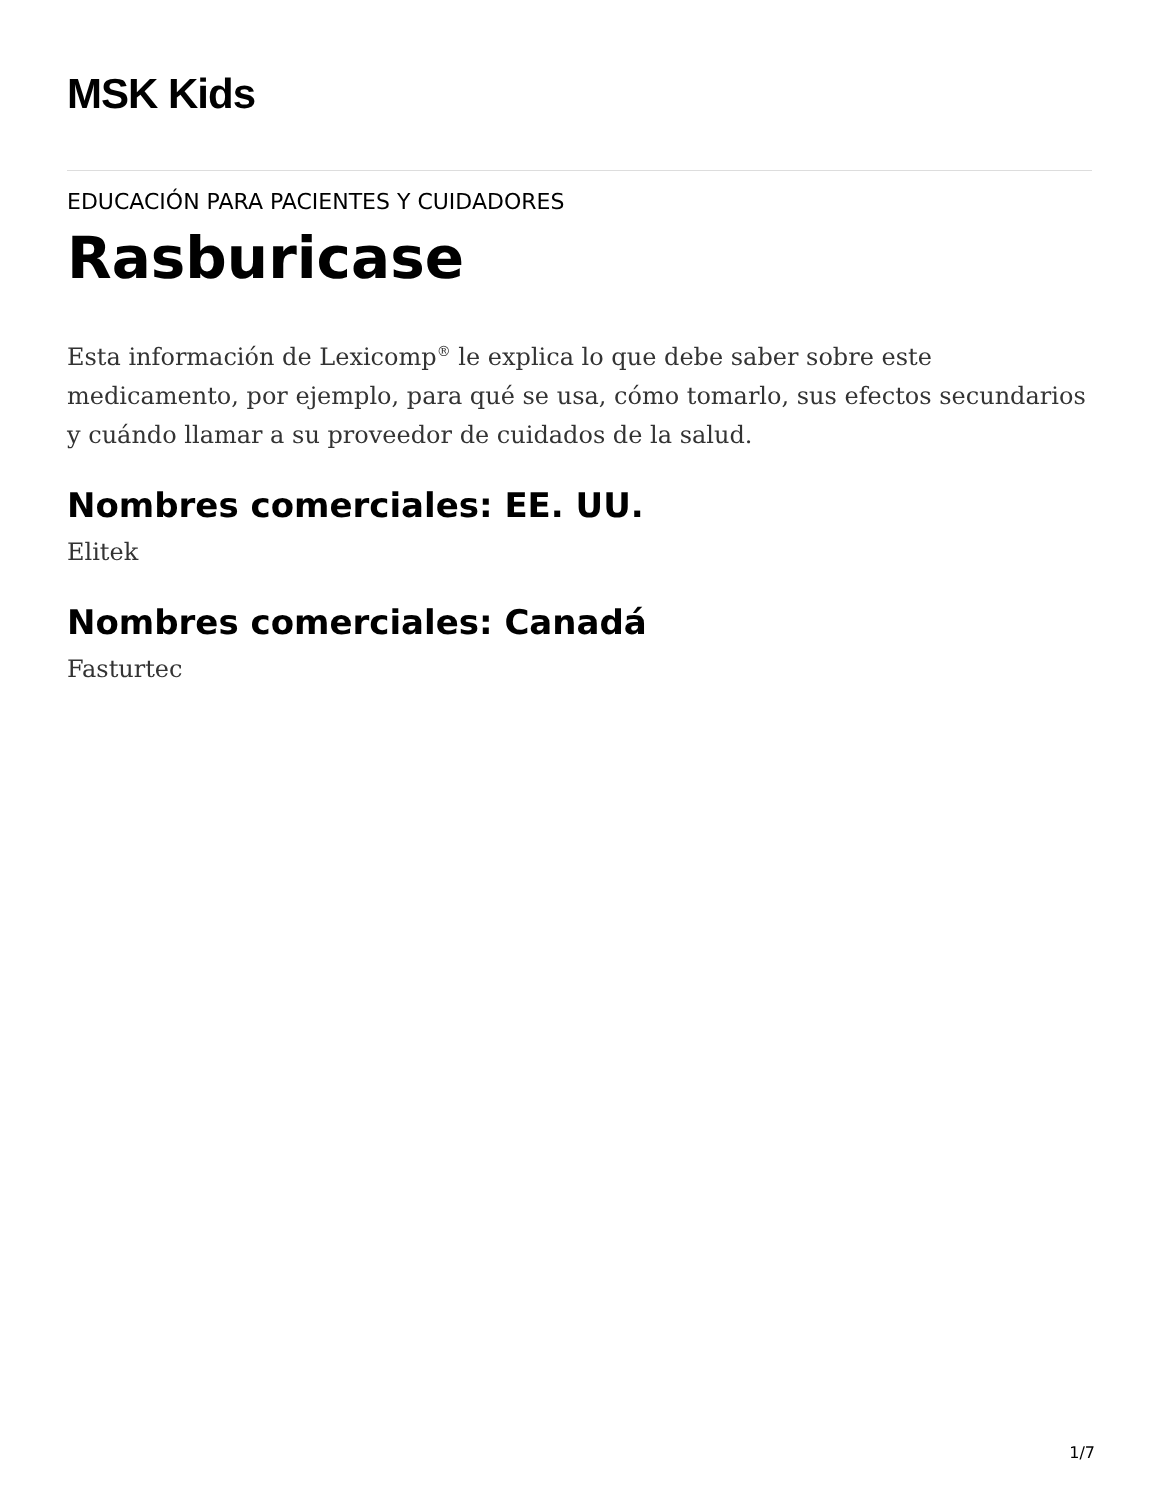MSK Kids
EDUCACIÓN PARA PACIENTES Y CUIDADORES
Rasburicase
Esta información de Lexicomp<sup>®</sup> le explica lo que debe saber sobre este medicamento, por ejemplo, para qué se usa, cómo tomarlo, sus efectos secundarios y cuándo llamar a su proveedor de cuidados de la salud.
Nombres comerciales: EE. UU.
Elitek
Nombres comerciales: Canadá
Fasturtec
1/7